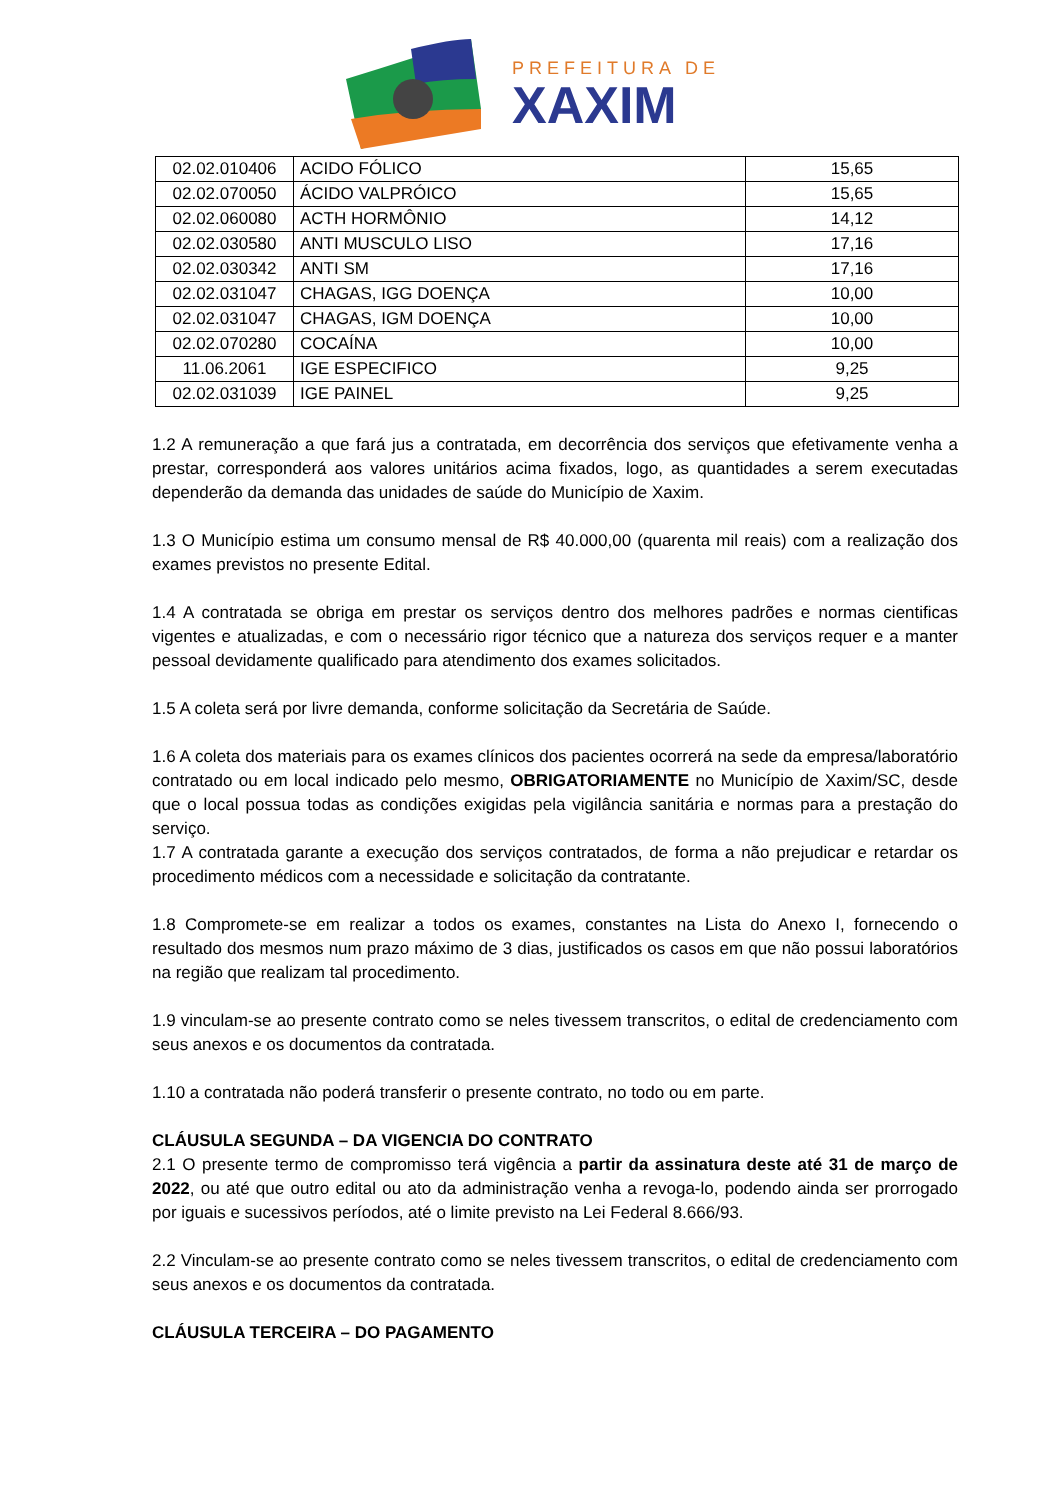PREFEITURA DE
XAXIM
| 02.02.010406 | ACIDO FÓLICO | 15,65 |
| 02.02.070050 | ÁCIDO VALPRÓICO | 15,65 |
| 02.02.060080 | ACTH HORMÔNIO | 14,12 |
| 02.02.030580 | ANTI MUSCULO LISO | 17,16 |
| 02.02.030342 | ANTI SM | 17,16 |
| 02.02.031047 | CHAGAS, IGG DOENÇA | 10,00 |
| 02.02.031047 | CHAGAS, IGM DOENÇA | 10,00 |
| 02.02.070280 | COCAÍNA | 10,00 |
| 11.06.2061 | IGE ESPECIFICO | 9,25 |
| 02.02.031039 | IGE PAINEL | 9,25 |
1.2 A remuneração a que fará jus a contratada, em decorrência dos serviços que efetivamente venha a prestar, corresponderá aos valores unitários acima fixados, logo, as quantidades a serem executadas dependerão da demanda das unidades de saúde do Município de Xaxim.
1.3 O Município estima um consumo mensal de R$ 40.000,00 (quarenta mil reais) com a realização dos exames previstos no presente Edital.
1.4 A contratada se obriga em prestar os serviços dentro dos melhores padrões e normas cientificas vigentes e atualizadas, e com o necessário rigor técnico que a natureza dos serviços requer e a manter pessoal devidamente qualificado para atendimento dos exames solicitados.
1.5 A coleta será por livre demanda, conforme solicitação da Secretária de Saúde.
1.6 A coleta dos materiais para os exames clínicos dos pacientes ocorrerá na sede da empresa/laboratório contratado ou em local indicado pelo mesmo, OBRIGATORIAMENTE no Município de Xaxim/SC, desde que o local possua todas as condições exigidas pela vigilância sanitária e normas para a prestação do serviço.
1.7 A contratada garante a execução dos serviços contratados, de forma a não prejudicar e retardar os procedimento médicos com a necessidade e solicitação da contratante.
1.8 Compromete-se em realizar a todos os exames, constantes na Lista do Anexo I, fornecendo o resultado dos mesmos num prazo máximo de 3 dias, justificados os casos em que não possui laboratórios na região que realizam tal procedimento.
1.9 vinculam-se ao presente contrato como se neles tivessem transcritos, o edital de credenciamento com seus anexos e os documentos da contratada.
1.10 a contratada não poderá transferir o presente contrato, no todo ou em parte.
CLÁUSULA SEGUNDA – DA VIGENCIA DO CONTRATO
2.1 O presente termo de compromisso terá vigência a partir da assinatura deste até 31 de março de 2022, ou até que outro edital ou ato da administração venha a revoga-lo, podendo ainda ser prorrogado por iguais e sucessivos períodos, até o limite previsto na Lei Federal 8.666/93.
2.2 Vinculam-se ao presente contrato como se neles tivessem transcritos, o edital de credenciamento com seus anexos e os documentos da contratada.
CLÁUSULA TERCEIRA – DO PAGAMENTO